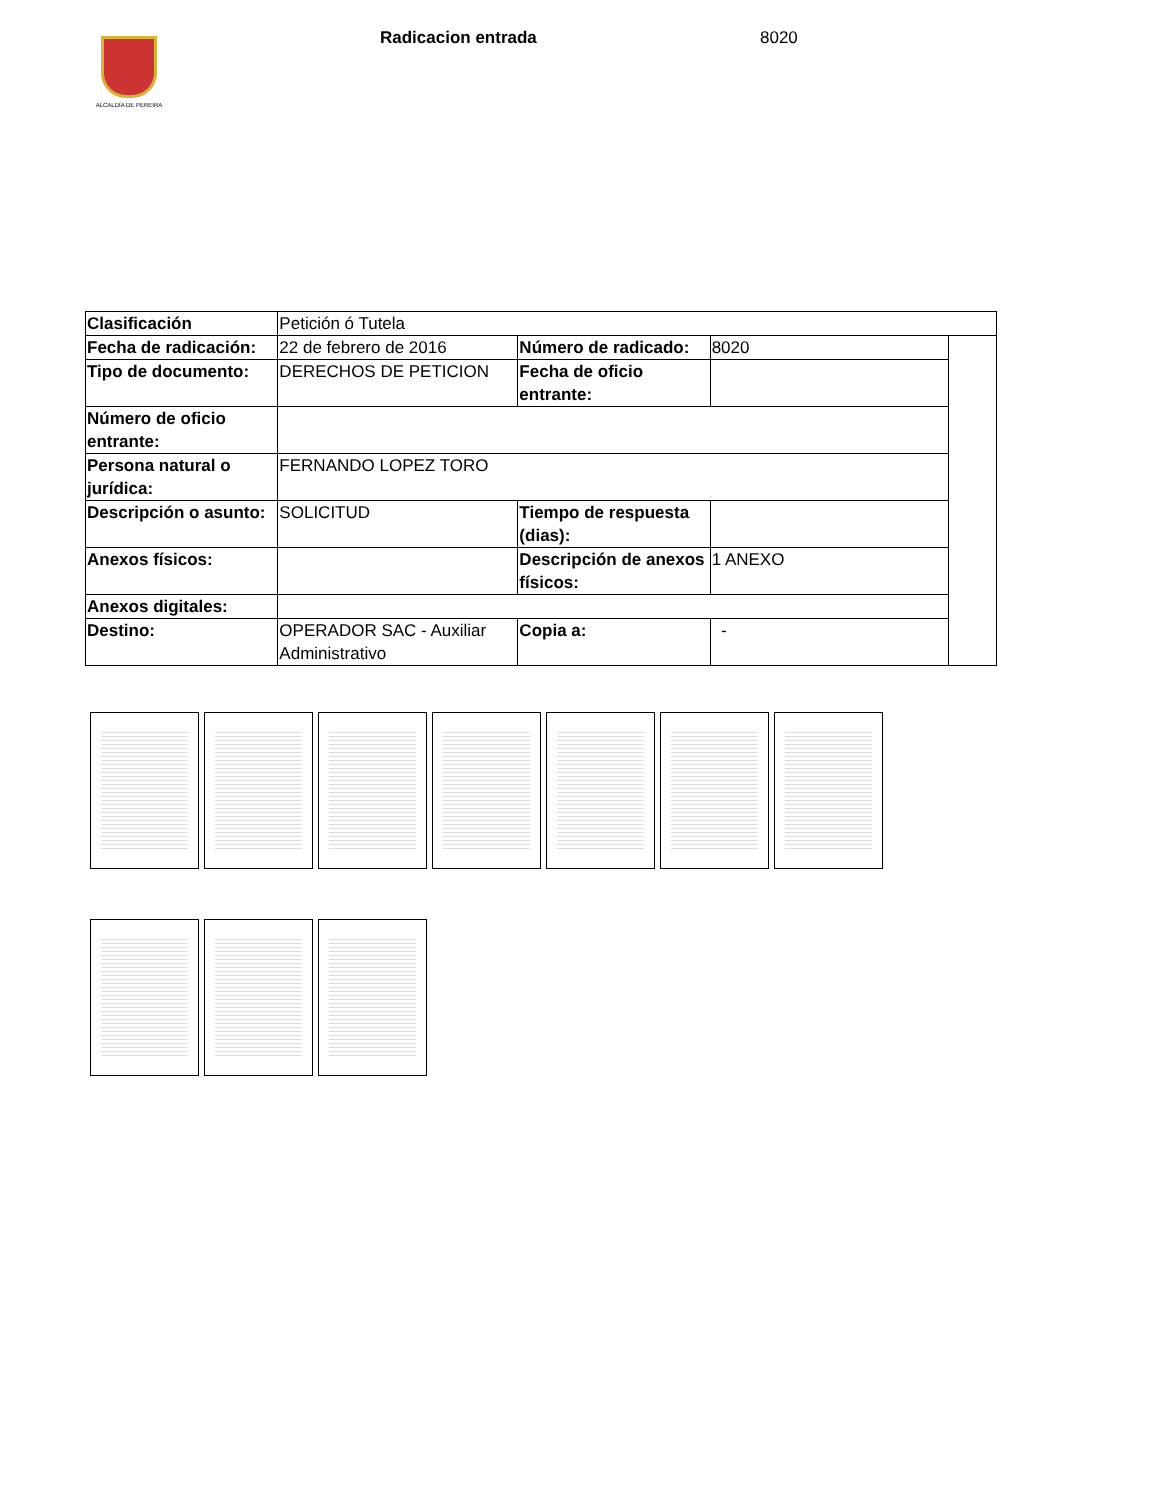ALCALDÍA DE PEREIRA
Radicacion entrada 8020
| Clasificación | Petición ó Tutela | | | |
| Fecha de radicación: | 22 de febrero de 2016 | Número de radicado: | 8020 | |
| Tipo de documento: | DERECHOS DE PETICION | Fecha de oficio entrante: | | |
| Número de oficio entrante: | | | | |
| Persona natural o jurídica: | FERNANDO LOPEZ TORO | | | |
| Descripción o asunto: | SOLICITUD | Tiempo de respuesta (dias): | | |
| Anexos físicos: | | Descripción de anexos físicos: | 1 ANEXO | |
| Anexos digitales: | | | | |
| Destino: | OPERADOR SAC - Auxiliar Administrativo | Copia a: | - | |